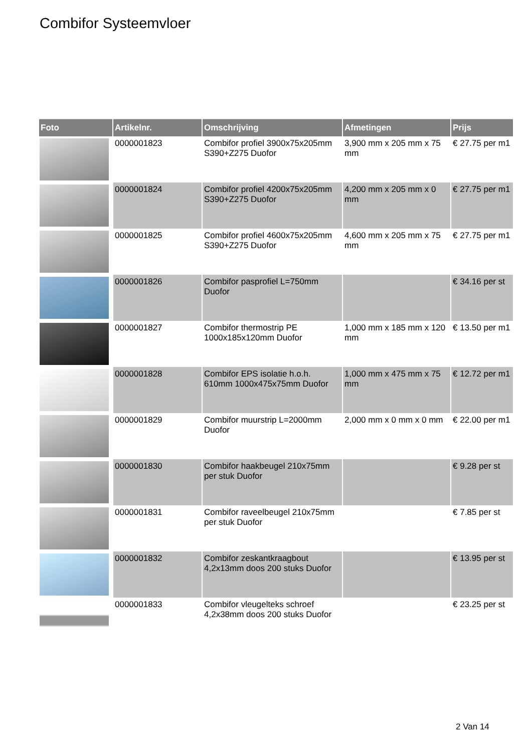Combifor Systeemvloer
| Foto | Artikelnr. | Omschrijving | Afmetingen | Prijs |
| --- | --- | --- | --- | --- |
| | 0000001823 | Combifor profiel 3900x75x205mm S390+Z275 Duofor | 3,900 mm x 205 mm x 75 mm | € 27.75 per m1 |
| | 0000001824 | Combifor profiel 4200x75x205mm S390+Z275 Duofor | 4,200 mm x 205 mm x 0 mm | € 27.75 per m1 |
| | 0000001825 | Combifor profiel 4600x75x205mm S390+Z275 Duofor | 4,600 mm x 205 mm x 75 mm | € 27.75 per m1 |
| | 0000001826 | Combifor pasprofiel L=750mm Duofor | | € 34.16 per st |
| | 0000001827 | Combifor thermostrip PE 1000x185x120mm Duofor | 1,000 mm x 185 mm x 120 mm | € 13.50 per m1 |
| | 0000001828 | Combifor EPS isolatie h.o.h. 610mm 1000x475x75mm Duofor | 1,000 mm x 475 mm x 75 mm | € 12.72 per m1 |
| | 0000001829 | Combifor muurstrip L=2000mm Duofor | 2,000 mm x 0 mm x 0 mm | € 22.00 per m1 |
| | 0000001830 | Combifor haakbeugel 210x75mm per stuk Duofor | | € 9.28 per st |
| | 0000001831 | Combifor raveelbeugel 210x75mm per stuk Duofor | | € 7.85 per st |
| | 0000001832 | Combifor zeskantkraagbout 4,2x13mm doos 200 stuks Duofor | | € 13.95 per st |
| | 0000001833 | Combifor vleugelteks schroef 4,2x38mm doos 200 stuks Duofor | | € 23.25 per st |
2 Van 14